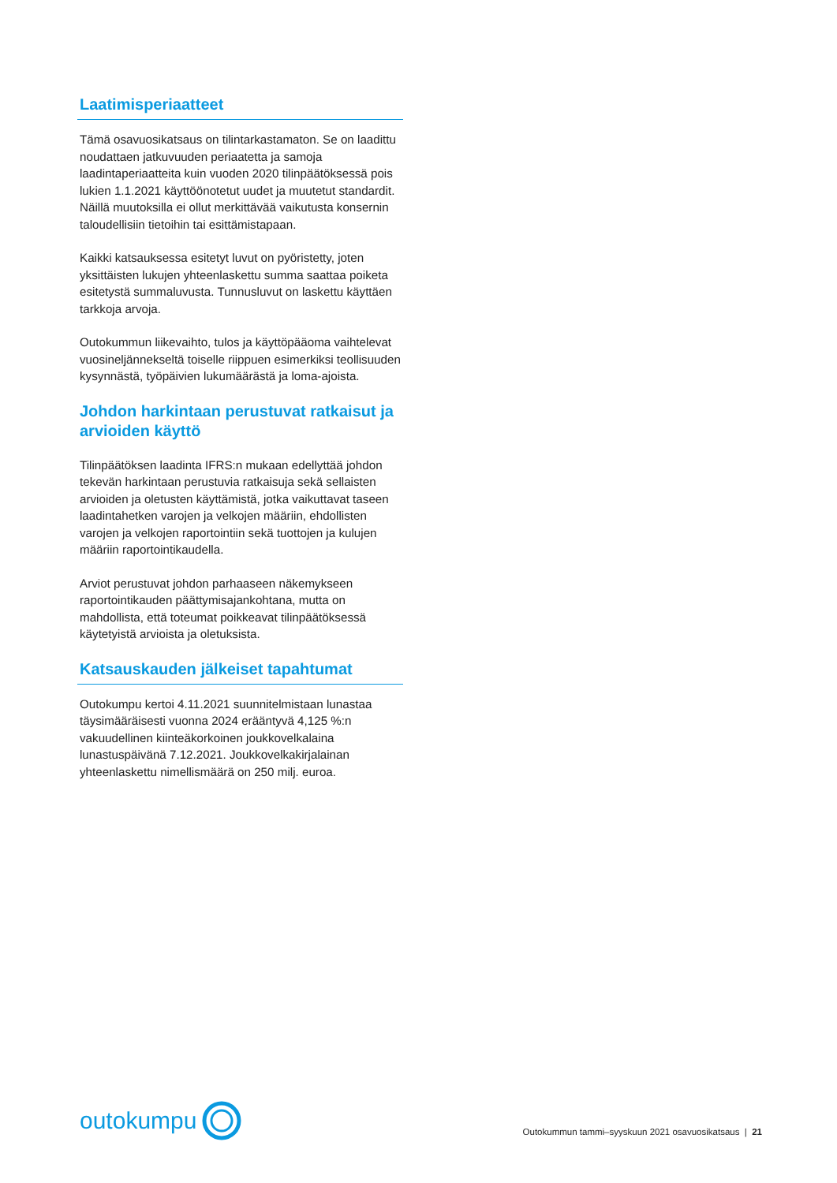Laatimisperiaatteet
Tämä osavuosikatsaus on tilintarkastamaton. Se on laadittu noudattaen jatkuvuuden periaatetta ja samoja laadintaperiaatteita kuin vuoden 2020 tilinpäätöksessä pois lukien 1.1.2021 käyttöönotetut uudet ja muutetut standardit. Näillä muutoksilla ei ollut merkittävää vaikutusta konsernin taloudellisiin tietoihin tai esittämistapaan.
Kaikki katsauksessa esitetyt luvut on pyöristetty, joten yksittäisten lukujen yhteenlaskettu summa saattaa poiketa esitetystä summaluvusta. Tunnusluvut on laskettu käyttäen tarkkoja arvoja.
Outokummun liikevaihto, tulos ja käyttöpääoma vaihtelevat vuosineljännekseltä toiselle riippuen esimerkiksi teollisuuden kysynnästä, työpäivien lukumäärästä ja loma-ajoista.
Johdon harkintaan perustuvat ratkaisut ja arvioiden käyttö
Tilinpäätöksen laadinta IFRS:n mukaan edellyttää johdon tekevän harkintaan perustuvia ratkaisuja sekä sellaisten arvioiden ja oletusten käyttämistä, jotka vaikuttavat taseen laadintahetken varojen ja velkojen määriin, ehdollisten varojen ja velkojen raportointiin sekä tuottojen ja kulujen määriin raportointikaudella.
Arviot perustuvat johdon parhaaseen näkemykseen raportointikauden päättymisajankohtana, mutta on mahdollista, että toteumat poikkeavat tilinpäätöksessä käytetyistä arvioista ja oletuksista.
Katsauskauden jälkeiset tapahtumat
Outokumpu kertoi 4.11.2021 suunnitelmistaan lunastaa täysimääräisesti vuonna 2024 erääntyvä 4,125 %:n vakuudellinen kiinteäkorkoinen joukkovelkalaina lunastuspäivänä 7.12.2021. Joukkovelkakirjalainan yhteenlaskettu nimellismäärä on 250 milj. euroa.
outokumpu
Outokummun tammi–syyskuun 2021 osavuosikatsaus | 21